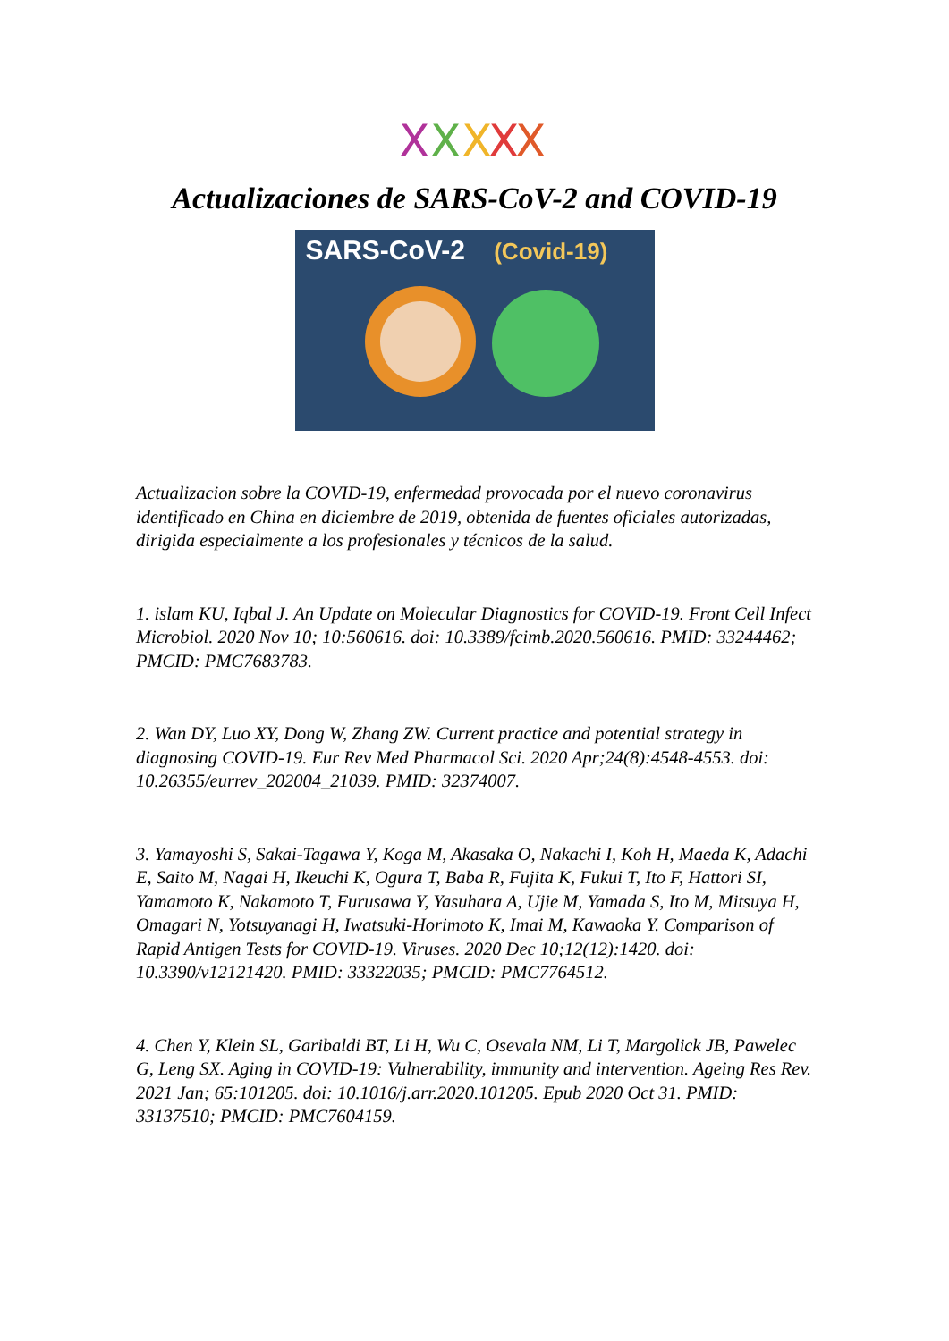X
X
X
X
X
Actualizaciones de SARS-CoV-2 and COVID-19
SARS-CoV-2 (Covid-19)
Actualizacion sobre la COVID-19, enfermedad provocada por el nuevo coronavirus identificado en China en diciembre de 2019, obtenida de fuentes oficiales autorizadas, dirigida especialmente a los profesionales y técnicos de la salud.
1. islam KU, Iqbal J. An Update on Molecular Diagnostics for COVID-19. Front Cell Infect Microbiol. 2020 Nov 10; 10:560616. doi: 10.3389/fcimb.2020.560616. PMID: 33244462; PMCID: PMC7683783.
2. Wan DY, Luo XY, Dong W, Zhang ZW. Current practice and potential strategy in diagnosing COVID-19. Eur Rev Med Pharmacol Sci. 2020 Apr;24(8):4548-4553. doi: 10.26355/eurrev_202004_21039. PMID: 32374007.
3. Yamayoshi S, Sakai-Tagawa Y, Koga M, Akasaka O, Nakachi I, Koh H, Maeda K, Adachi E, Saito M, Nagai H, Ikeuchi K, Ogura T, Baba R, Fujita K, Fukui T, Ito F, Hattori SI, Yamamoto K, Nakamoto T, Furusawa Y, Yasuhara A, Ujie M, Yamada S, Ito M, Mitsuya H, Omagari N, Yotsuyanagi H, Iwatsuki-Horimoto K, Imai M, Kawaoka Y. Comparison of Rapid Antigen Tests for COVID-19. Viruses. 2020 Dec 10;12(12):1420. doi: 10.3390/v12121420. PMID: 33322035; PMCID: PMC7764512.
4. Chen Y, Klein SL, Garibaldi BT, Li H, Wu C, Osevala NM, Li T, Margolick JB, Pawelec G, Leng SX. Aging in COVID-19: Vulnerability, immunity and intervention. Ageing Res Rev. 2021 Jan; 65:101205. doi: 10.1016/j.arr.2020.101205. Epub 2020 Oct 31. PMID: 33137510; PMCID: PMC7604159.